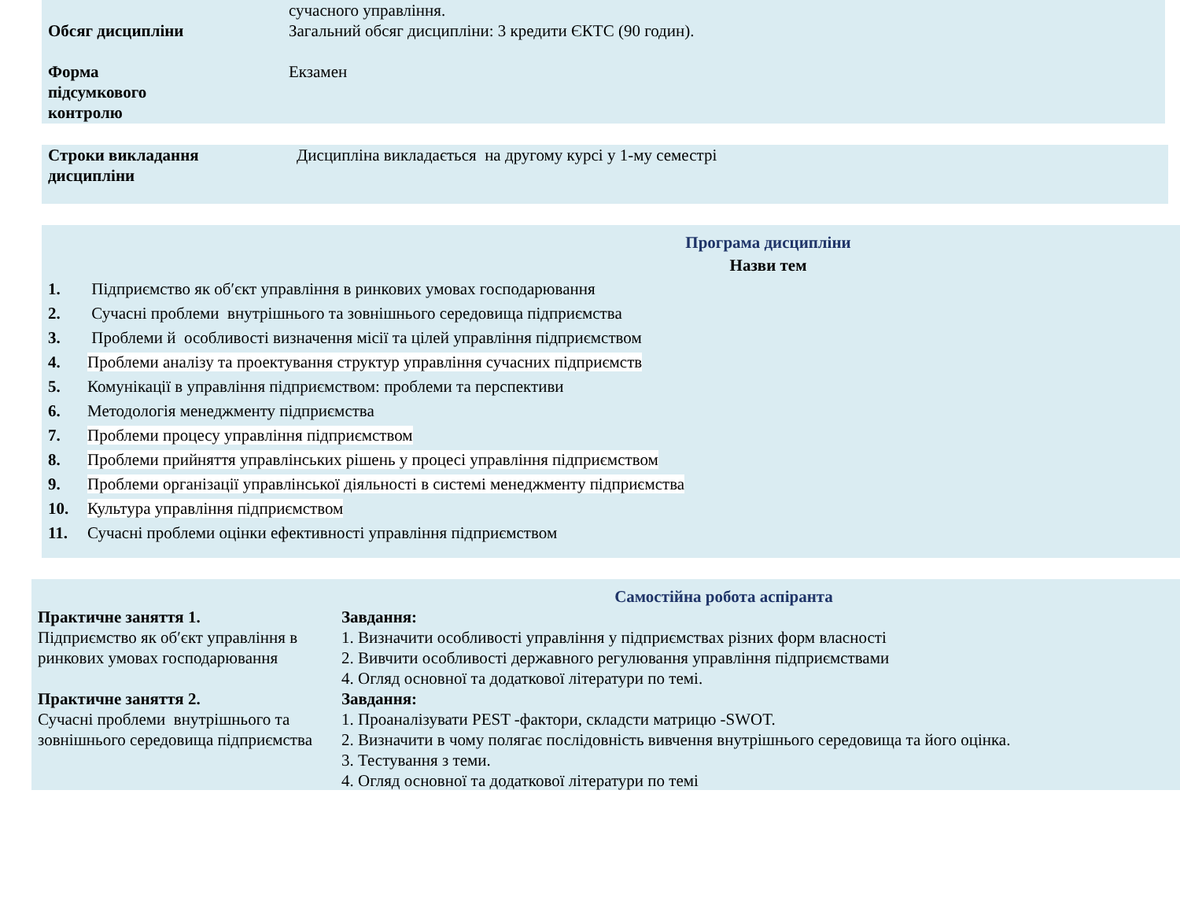| | сучасного управління. |
| Обсяг дисципліни | Загальний обсяг дисципліни: 3 кредити ЄКТС (90 годин). |
| Форма підсумкового контролю | Екзамен |
| Строки викладання дисципліни | Дисципліна викладається на другому курсі у 1-му семестрі |
Програма дисципліни
Назви тем
| 1. | Підприємство як об′єкт управління в ринкових умовах господарювання |
| 2. | Сучасні проблеми внутрішнього та зовнішнього середовища підприємства |
| 3. | Проблеми й особливості визначення місії та цілей управління підприємством |
| 4. | Проблеми аналізу та проектування структур управління сучасних підприємств |
| 5. | Комунікації в управління підприємством: проблеми та перспективи |
| 6. | Методологія менеджменту підприємства |
| 7. | Проблеми процесу управління підприємством |
| 8. | Проблеми прийняття управлінських рішень у процесі управління підприємством |
| 9. | Проблеми організації управлінської діяльності в системі менеджменту підприємства |
| 10. | Культура управління підприємством |
| 11. | Сучасні проблеми оцінки ефективності управління підприємством |
Самостійна робота аспіранта
| Практичне заняття 1. Підприємство як об′єкт управління в ринкових умовах господарювання | Завдання: 1. Визначити особливості управління у підприємствах різних форм власності 2. Вивчити особливості державного регулювання управління підприємствами 4. Огляд основної та додаткової літератури по темі. |
| Практичне заняття 2. Сучасні проблеми внутрішнього та зовнішнього середовища підприємства | Завдання: 1. Проаналізувати PEST -фактори, складсти матрицю -SWOT. 2. Визначити в чому полягає послідовність вивчення внутрішнього середовища та його оцінка. 3. Тестування з теми. 4. Огляд основної та додаткової літератури по темі |